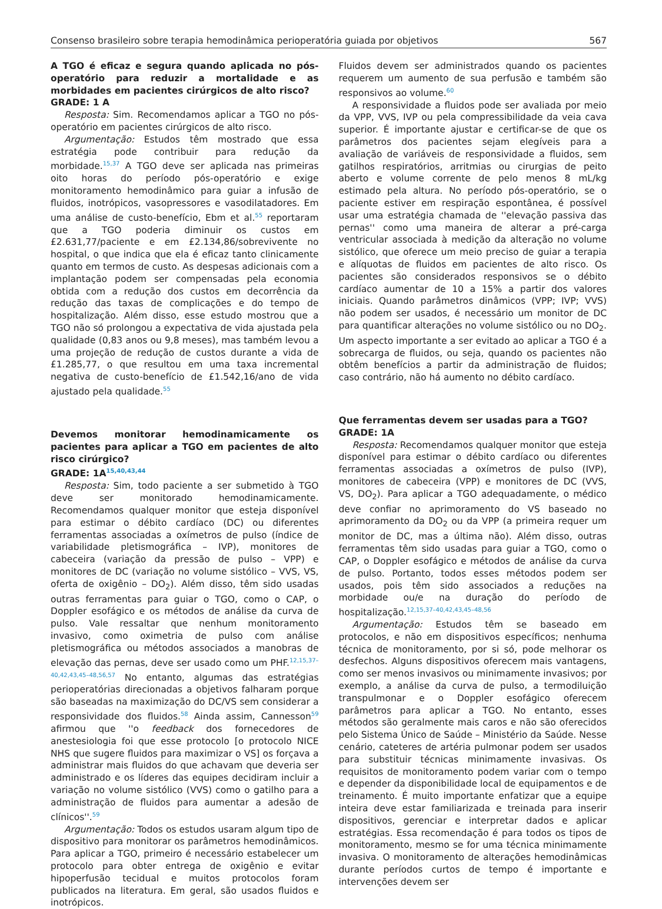Consenso brasileiro sobre terapia hemodinâmica perioperatória guiada por objetivos 567
A TGO é eficaz e segura quando aplicada no pós-operatório para reduzir a mortalidade e as morbidades em pacientes cirúrgicos de alto risco?
GRADE: 1 A
Resposta: Sim. Recomendamos aplicar a TGO no pós-operatório em pacientes cirúrgicos de alto risco.
Argumentação: Estudos têm mostrado que essa estratégia pode contribuir para redução da morbidade.<sup>15,37</sup> A TGO deve ser aplicada nas primeiras oito horas do período pós-operatório e exige monitoramento hemodinâmico para guiar a infusão de fluidos, inotrópicos, vasopressores e vasodilatadores. Em uma análise de custo-benefício, Ebm et al.<sup>55</sup> reportaram que a TGO poderia diminuir os custos em £2.631,77/paciente e em £2.134,86/sobrevivente no hospital, o que indica que ela é eficaz tanto clinicamente quanto em termos de custo. As despesas adicionais com a implantação podem ser compensadas pela economia obtida com a redução dos custos em decorrência da redução das taxas de complicações e do tempo de hospitalização. Além disso, esse estudo mostrou que a TGO não só prolongou a expectativa de vida ajustada pela qualidade (0,83 anos ou 9,8 meses), mas também levou a uma projeção de redução de custos durante a vida de £1.285,77, o que resultou em uma taxa incremental negativa de custo-benefício de £1.542,16/ano de vida ajustado pela qualidade.<sup>55</sup>
Devemos monitorar hemodinamicamente os pacientes para aplicar a TGO em pacientes de alto risco cirúrgico?
GRADE: 1A<sup>15,40,43,44</sup>
Resposta: Sim, todo paciente a ser submetido à TGO deve ser monitorado hemodinamicamente. Recomendamos qualquer monitor que esteja disponível para estimar o débito cardíaco (DC) ou diferentes ferramentas associadas a oxímetros de pulso (índice de variabilidade pletismográfica – IVP), monitores de cabeceira (variação da pressão de pulso – VPP) e monitores de DC (variação no volume sistólico – VVS, VS, oferta de oxigênio – DO<sub>2</sub>). Além disso, têm sido usadas outras ferramentas para guiar o TGO, como o CAP, o Doppler esofágico e os métodos de análise da curva de pulso. Vale ressaltar que nenhum monitoramento invasivo, como oximetria de pulso com análise pletismográfica ou métodos associados a manobras de elevação das pernas, deve ser usado como um PHF.<sup>12,15,37–40,42,43,45–48,56,57</sup> No entanto, algumas das estratégias perioperatórias direcionadas a objetivos falharam porque são baseadas na maximização do DC/VS sem considerar a responsividade dos fluidos.<sup>58</sup> Ainda assim, Cannesson<sup>59</sup> afirmou que ''o feedback dos fornecedores de anestesiologia foi que esse protocolo [o protocolo NICE NHS que sugere fluidos para maximizar o VS] os forçava a administrar mais fluidos do que achavam que deveria ser administrado e os líderes das equipes decidiram incluir a variação no volume sistólico (VVS) como o gatilho para a administração de fluidos para aumentar a adesão de clínicos''.<sup>59</sup>
Argumentação: Todos os estudos usaram algum tipo de dispositivo para monitorar os parâmetros hemodinâmicos. Para aplicar a TGO, primeiro é necessário estabelecer um protocolo para obter entrega de oxigênio e evitar hipoperfusão tecidual e muitos protocolos foram publicados na literatura. Em geral, são usados fluidos e inotrópicos.
Fluidos devem ser administrados quando os pacientes requerem um aumento de sua perfusão e também são responsivos ao volume.<sup>60</sup>
A responsividade a fluidos pode ser avaliada por meio da VPP, VVS, IVP ou pela compressibilidade da veia cava superior. É importante ajustar e certificar-se de que os parâmetros dos pacientes sejam elegíveis para a avaliação de variáveis de responsividade a fluidos, sem gatilhos respiratórios, arritmias ou cirurgias de peito aberto e volume corrente de pelo menos 8 mL/kg estimado pela altura. No período pós-operatório, se o paciente estiver em respiração espontânea, é possível usar uma estratégia chamada de ''elevação passiva das pernas'' como uma maneira de alterar a pré-carga ventricular associada à medição da alteração no volume sistólico, que oferece um meio preciso de guiar a terapia e alíquotas de fluidos em pacientes de alto risco. Os pacientes são considerados responsivos se o débito cardíaco aumentar de 10 a 15% a partir dos valores iniciais. Quando parâmetros dinâmicos (VPP; IVP; VVS) não podem ser usados, é necessário um monitor de DC para quantificar alterações no volume sistólico ou no DO<sub>2</sub>. Um aspecto importante a ser evitado ao aplicar a TGO é a sobrecarga de fluidos, ou seja, quando os pacientes não obtêm benefícios a partir da administração de fluidos; caso contrário, não há aumento no débito cardíaco.
Que ferramentas devem ser usadas para a TGO?
GRADE: 1A
Resposta: Recomendamos qualquer monitor que esteja disponível para estimar o débito cardíaco ou diferentes ferramentas associadas a oxímetros de pulso (IVP), monitores de cabeceira (VPP) e monitores de DC (VVS, VS, DO<sub>2</sub>). Para aplicar a TGO adequadamente, o médico deve confiar no aprimoramento do VS baseado no aprimoramento da DO<sub>2</sub> ou da VPP (a primeira requer um monitor de DC, mas a última não). Além disso, outras ferramentas têm sido usadas para guiar a TGO, como o CAP, o Doppler esofágico e métodos de análise da curva de pulso. Portanto, todos esses métodos podem ser usados, pois têm sido associados a reduções na morbidade ou/e na duração do período de hospitalização.<sup>12,15,37–40,42,43,45–48,56</sup>
Argumentação: Estudos têm se baseado em protocolos, e não em dispositivos específicos; nenhuma técnica de monitoramento, por si só, pode melhorar os desfechos. Alguns dispositivos oferecem mais vantagens, como ser menos invasivos ou minimamente invasivos; por exemplo, a análise da curva de pulso, a termodiluição transpulmonar e o Doppler esofágico oferecem parâmetros para aplicar a TGO. No entanto, esses métodos são geralmente mais caros e não são oferecidos pelo Sistema Único de Saúde – Ministério da Saúde. Nesse cenário, cateteres de artéria pulmonar podem ser usados para substituir técnicas minimamente invasivas. Os requisitos de monitoramento podem variar com o tempo e depender da disponibilidade local de equipamentos e de treinamento. É muito importante enfatizar que a equipe inteira deve estar familiarizada e treinada para inserir dispositivos, gerenciar e interpretar dados e aplicar estratégias. Essa recomendação é para todos os tipos de monitoramento, mesmo se for uma técnica minimamente invasiva. O monitoramento de alterações hemodinâmicas durante períodos curtos de tempo é importante e intervenções devem ser